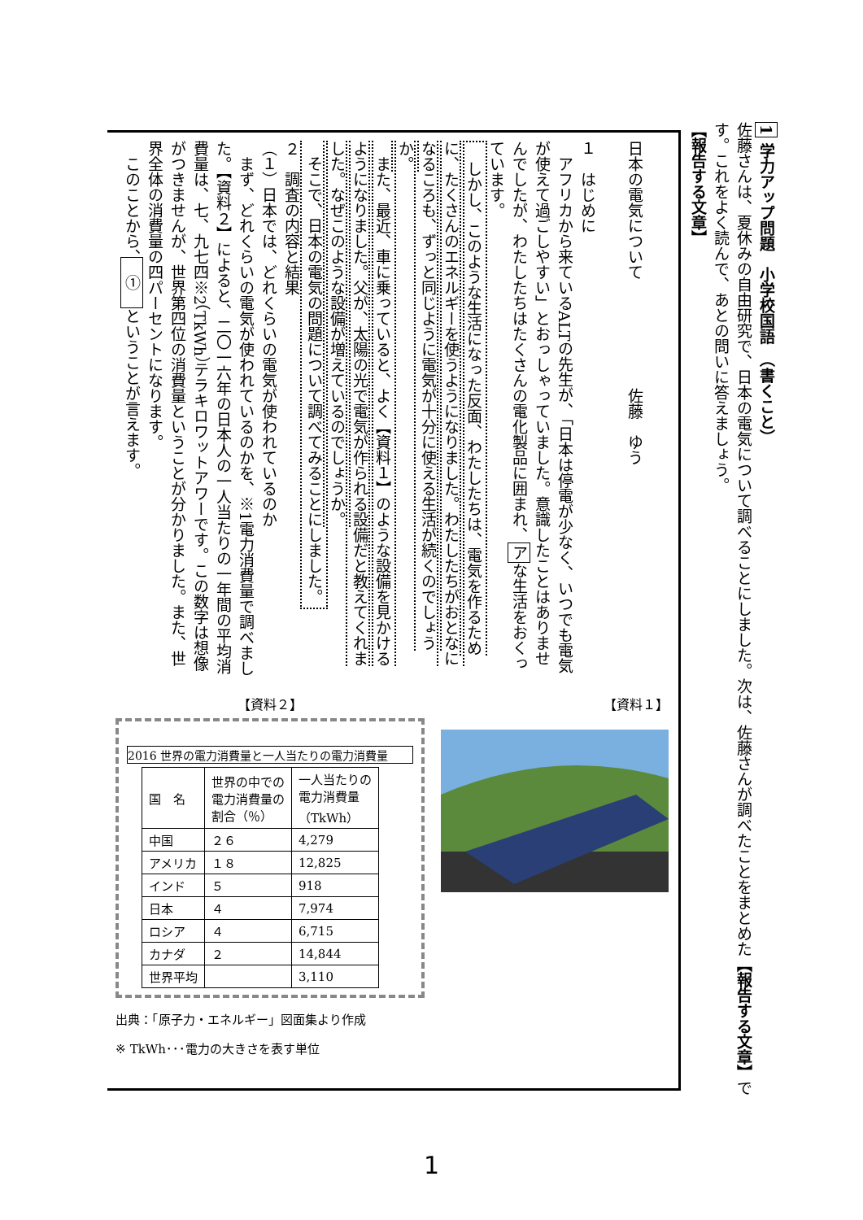1 学力アップ問題　小学校国語　（書くこと）
佐藤さんは、夏休みの自由研究で、日本の電気について調べることにしました。次は、佐藤さんが調べたことをまとめた【報告する文章】です。これをよく読んで、あとの問いに答えましょう。
【報告する文章】
日本の電気について　　　　　　　佐藤　ゆう
１　はじめに
　アフリカから来ているALTの先生が、「日本は停電が少なく、いつでも電気が使えて過ごしやすい」とおっしゃっていました。意識したことはありませんでしたが、わたしたちはたくさんの電化製品に囲まれ、アな生活をおくっています。
　しかし、このような生活になった反面、わたしたちは、電気を作るために、たくさんのエネルギーを使うようになりました。わたしたちがおとなになるころも、ずっと同じように電気が十分に使える生活が続くのでしょうか。
　また、最近、車に乗っていると、よく【資料１】のような設備を見かけるようになりました。父が、太陽の光で電気が作られる設備だと教えてくれました。なぜこのような設備が増えているのでしょうか。
　そこで、日本の電気の問題について調べてみることにしました。
２　調査の内容と結果
（１）日本では、どれくらいの電気が使われているのか
　まず、どれくらいの電気が使われているのかを、※1電力消費量で調べました。【資料２】によると、二〇一六年の日本人の一人当たりの一年間の平均消費量は、七、九七四※2（TkWh）テラキロワットアワーです。この数字は想像がつきませんが、世界第四位の消費量ということが分かりました。また、世界全体の消費量の四パーセントになります。
　このことから、　①　ということが言えます。
【資料２】
2016 世界の電力消費量と一人当たりの電力消費量
| 国 名 | 世界の中での 電力消費量の 割合（％） | 一人当たりの 電力消費量 （TkWh） |
| --- | --- | --- |
| 中国 | ２６ | 4,279 |
| アメリカ | １８ | 12,825 |
| インド | ５ | 918 |
| 日本 | ４ | 7,974 |
| ロシア | ４ | 6,715 |
| カナダ | ２ | 14,844 |
| 世界平均 | | 3,110 |
出典：「原子力・エネルギー」図面集より作成
※ TkWh･･･電力の大きさを表す単位
【資料１】
1